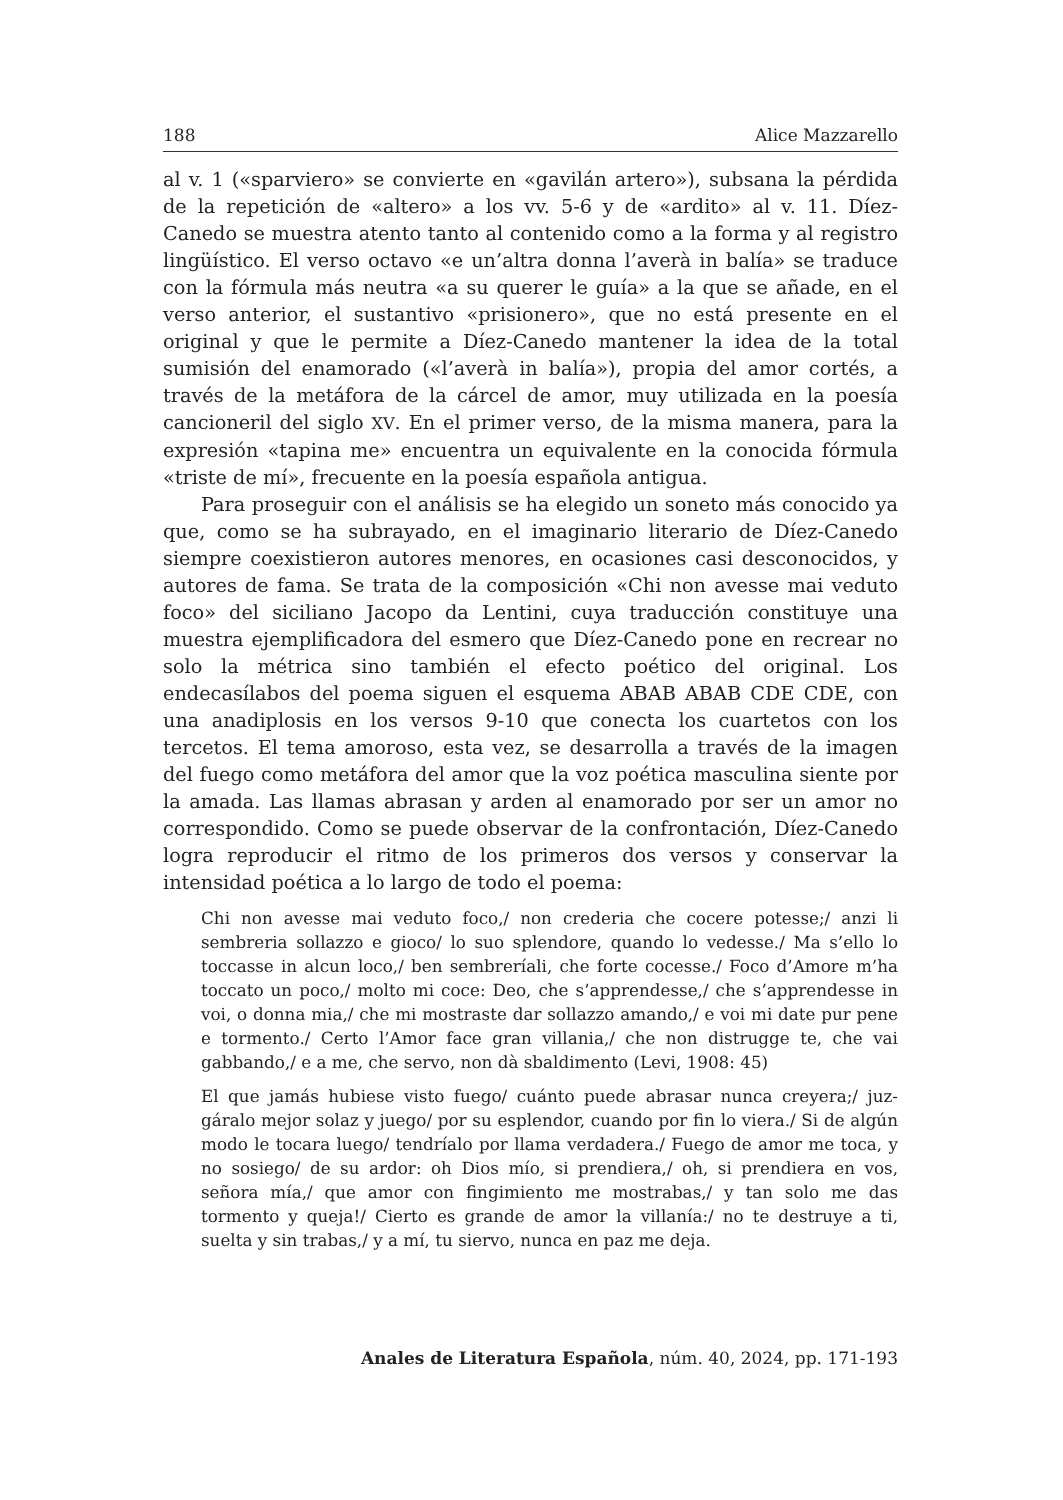188 Alice Mazzarello
al v. 1 («sparviero» se convierte en «gavilán artero»), subsana la pérdida de la repetición de «altero» a los vv. 5-6 y de «ardito» al v. 11. Díez-Canedo se muestra atento tanto al contenido como a la forma y al registro lingüístico. El verso octavo «e un’altra donna l’averà in balía» se traduce con la fórmula más neutra «a su querer le guía» a la que se añade, en el verso anterior, el sustantivo «prisionero», que no está presente en el original y que le permite a Díez-Canedo mantener la idea de la total sumisión del enamorado («l’averà in balía»), propia del amor cortés, a través de la metáfora de la cárcel de amor, muy utilizada en la poesía cancioneril del siglo XV. En el primer verso, de la misma manera, para la expresión «tapina me» encuentra un equivalente en la conocida fórmula «triste de mí», frecuente en la poesía española antigua.
Para proseguir con el análisis se ha elegido un soneto más conocido ya que, como se ha subrayado, en el imaginario literario de Díez-Canedo siempre coexistieron autores menores, en ocasiones casi desconocidos, y autores de fama. Se trata de la composición «Chi non avesse mai veduto foco» del siciliano Jacopo da Lentini, cuya traducción constituye una muestra ejemplificadora del esmero que Díez-Canedo pone en recrear no solo la métrica sino también el efecto poético del original. Los endecasílabos del poema siguen el esquema ABAB ABAB CDE CDE, con una anadiplosis en los versos 9-10 que conecta los cuartetos con los tercetos. El tema amoroso, esta vez, se desarrolla a través de la imagen del fuego como metáfora del amor que la voz poética masculina siente por la amada. Las llamas abrasan y arden al enamorado por ser un amor no correspondido. Como se puede observar de la confrontación, Díez-Canedo logra reproducir el ritmo de los primeros dos versos y conservar la intensidad poética a lo largo de todo el poema:
Chi non avesse mai veduto foco,/ non crederia che cocere potesse;/ anzi li sembreria sollazzo e gioco/ lo suo splendore, quando lo vedesse./ Ma s’ello lo toccasse in alcun loco,/ ben sembreríali, che forte cocesse./ Foco d’Amore m’ha toccato un poco,/ molto mi coce: Deo, che s’apprendesse,/ che s’apprendesse in voi, o donna mia,/ che mi mostraste dar sollazzo amando,/ e voi mi date pur pene e tormento./ Certo l’Amor face gran villania,/ che non distrugge te, che vai gabbando,/ e a me, che servo, non dà sbaldimento (Levi, 1908: 45)
El que jamás hubiese visto fuego/ cuánto puede abrasar nunca creyera;/ juz-gáralo mejor solaz y juego/ por su esplendor, cuando por fin lo viera./ Si de algún modo le tocara luego/ tendríalo por llama verdadera./ Fuego de amor me toca, y no sosiego/ de su ardor: oh Dios mío, si prendiera,/ oh, si prendiera en vos, señora mía,/ que amor con fingimiento me mostrabas,/ y tan solo me das tormento y queja!/ Cierto es grande de amor la villanía:/ no te destruye a ti, suelta y sin trabas,/ y a mí, tu siervo, nunca en paz me deja.
Anales de Literatura Española, núm. 40, 2024, pp. 171-193